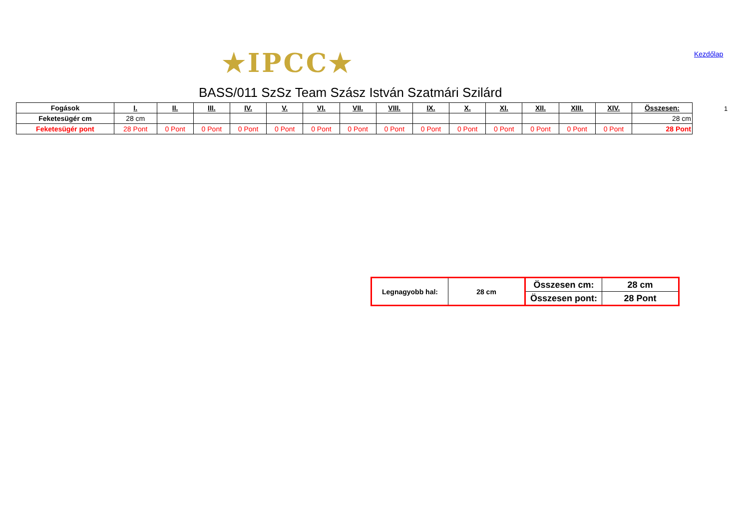★IPCC★ Kezdőlap
BASS/011 SzSz Team Szász István Szatmári Szilárd
1
| Fogások | I. | II. | III. | IV. | V. | VI. | VII. | VIII. | IX. | X. | XI. | XII. | XIII. | XIV. | Összesen: |
| --- | --- | --- | --- | --- | --- | --- | --- | --- | --- | --- | --- | --- | --- | --- | --- |
| Feketesügér cm | 28 cm | | | | | | | | | | | | | | 28 cm |
| Feketesügér pont | 28 Pont | 0 Pont | 0 Pont | 0 Pont | 0 Pont | 0 Pont | 0 Pont | 0 Pont | 0 Pont | 0 Pont | 0 Pont | 0 Pont | 0 Pont | 0 Pont | 28 Pont |
| Legnagyobb hal: | 28 cm | Összesen cm: | 28 cm |
| | | Összesen pont: | 28 Pont |